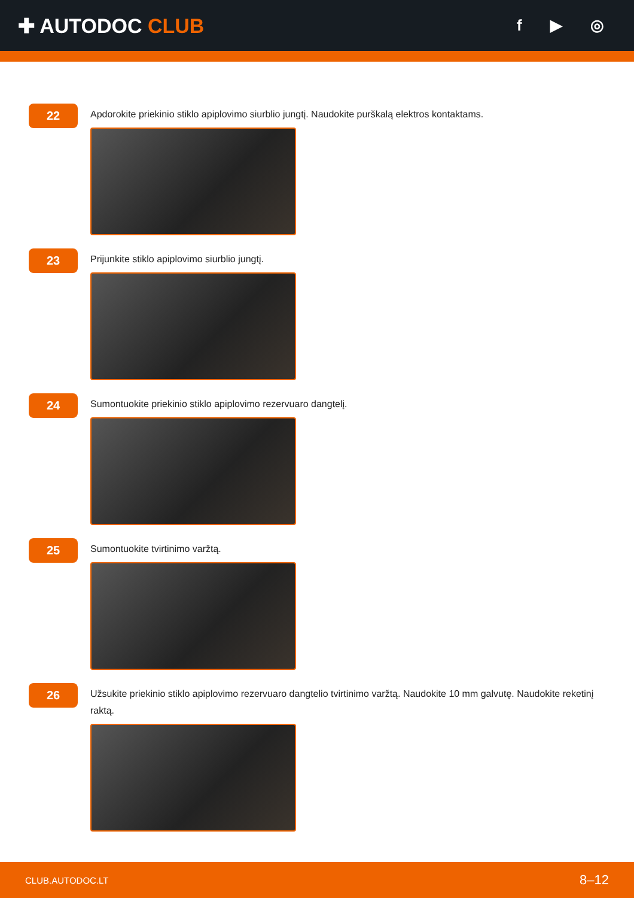✚ AUTODOC CLUB
f ▶ ◎
22
Apdorokite priekinio stiklo apiplovimo siurblio jungtį. Naudokite purškalą elektros kontaktams.
23
Prijunkite stiklo apiplovimo siurblio jungtį.
24
Sumontuokite priekinio stiklo apiplovimo rezervuaro dangtelį.
25
Sumontuokite tvirtinimo varžtą.
26
Užsukite priekinio stiklo apiplovimo rezervuaro dangtelio tvirtinimo varžtą. Naudokite 10 mm galvutę. Naudokite reketinį raktą.
CLUB.AUTODOC.LT 8–12